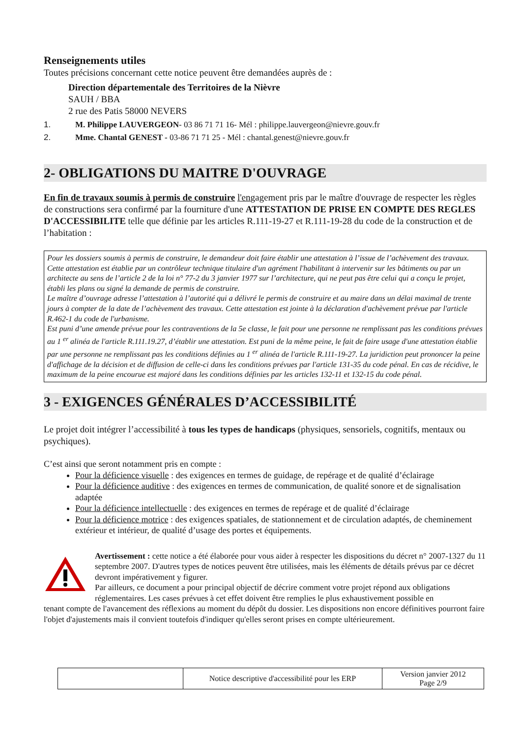Renseignements utiles
Toutes précisions concernant cette notice peuvent être demandées auprès de :
Direction départementale des Territoires de la Nièvre
SAUH / BBA
2 rue des Patis 58000 NEVERS
1. M. Philippe LAUVERGEON- 03 86 71 71 16- Mél : philippe.lauvergeon@nievre.gouv.fr
2. Mme. Chantal GENEST - 03-86 71 71 25 - Mél : chantal.genest@nievre.gouv.fr
2- OBLIGATIONS DU MAITRE D'OUVRAGE
En fin de travaux soumis à permis de construire l'engagement pris par le maître d'ouvrage de respecter les règles de constructions sera confirmé par la fourniture d'une ATTESTATION DE PRISE EN COMPTE DES REGLES D'ACCESSIBILITE telle que définie par les articles R.111-19-27 et R.111-19-28 du code de la construction et de l’habitation :
Pour les dossiers soumis à permis de construire, le demandeur doit faire établir une attestation à l’issue de l’achèvement des travaux. Cette attestation est établie par un contrôleur technique titulaire d'un agrément l'habilitant à intervenir sur les bâtiments ou par un architecte au sens de l’article 2 de la loi n° 77-2 du 3 janvier 1977 sur l’architecture, qui ne peut pas être celui qui a conçu le projet, établi les plans ou signé la demande de permis de construire.
Le maître d’ouvrage adresse l’attestation à l’autorité qui a délivré le permis de construire et au maire dans un délai maximal de trente jours à compter de la date de l’achèvement des travaux. Cette attestation est jointe à la déclaration d'achèvement prévue par l'article R.462-1 du code de l'urbanisme.
Est puni d’une amende prévue pour les contraventions de la 5e classe, le fait pour une personne ne remplissant pas les conditions prévues au 1 <sup>er</sup> alinéa de l'article R.111.19.27, d’établir une attestation. Est puni de la même peine, le fait de faire usage d'une attestation établie par une personne ne remplissant pas les conditions définies au 1 <sup>er</sup> alinéa de l'article R.111-19-27. La juridiction peut prononcer la peine d'affichage de la décision et de diffusion de celle-ci dans les conditions prévues par l'article 131-35 du code pénal. En cas de récidive, le maximum de la peine encourue est majoré dans les conditions définies par les articles 132-11 et 132-15 du code pénal.
3 - EXIGENCES GÉNÉRALES D’ACCESSIBILITÉ
Le projet doit intégrer l’accessibilité à tous les types de handicaps (physiques, sensoriels, cognitifs, mentaux ou psychiques).
C’est ainsi que seront notamment pris en compte :
Pour la déficience visuelle : des exigences en termes de guidage, de repérage et de qualité d’éclairage
Pour la déficience auditive : des exigences en termes de communication, de qualité sonore et de signalisation adaptée
Pour la déficience intellectuelle : des exigences en termes de repérage et de qualité d’éclairage
Pour la déficience motrice : des exigences spatiales, de stationnement et de circulation adaptés, de cheminement extérieur et intérieur, de qualité d’usage des portes et équipements.
Avertissement : cette notice a été élaborée pour vous aider à respecter les dispositions du décret n° 2007-1327 du 11 septembre 2007. D'autres types de notices peuvent être utilisées, mais les éléments de détails prévus par ce décret devront impérativement y figurer.
Par ailleurs, ce document a pour principal objectif de décrire comment votre projet répond aux obligations réglementaires. Les cases prévues à cet effet doivent être remplies le plus exhaustivement possible en
tenant compte de l'avancement des réflexions au moment du dépôt du dossier. Les dispositions non encore définitives pourront faire l'objet d'ajustements mais il convient toutefois d'indiquer qu'elles seront prises en compte ultérieurement.
| | Notice descriptive d'accessibilité pour les ERP | Version janvier 2012 Page 2/9 |